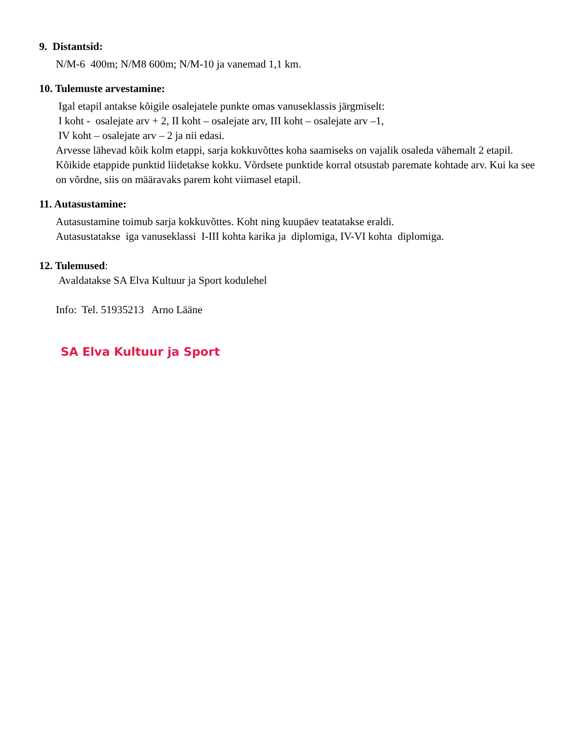9. Distantsid:
N/M-6 400m; N/M8 600m; N/M-10 ja vanemad 1,1 km.
10. Tulemuste arvestamine:
Igal etapil antakse kõigile osalejatele punkte omas vanuseklassis järgmiselt:
I koht - osalejate arv + 2, II koht – osalejate arv, III koht – osalejate arv –1,
IV koht – osalejate arv – 2 ja nii edasi.
Arvesse lähevad kõik kolm etappi, sarja kokkuvõttes koha saamiseks on vajalik osaleda vähemalt 2 etapil. Kõikide etappide punktid liidetakse kokku. Võrdsete punktide korral otsustab paremate kohtade arv. Kui ka see on võrdne, siis on määravaks parem koht viimasel etapil.
11. Autasustamine:
Autasustamine toimub sarja kokkuvõttes. Koht ning kuupäev teatatakse eraldi.
Autasustatakse iga vanuseklassi I-III kohta karika ja diplomiga, IV-VI kohta diplomiga.
12. Tulemused:
Avaldatakse SA Elva Kultuur ja Sport kodulehel
Info: Tel. 51935213 Arno Lääne
SA Elva Kultuur ja Sport